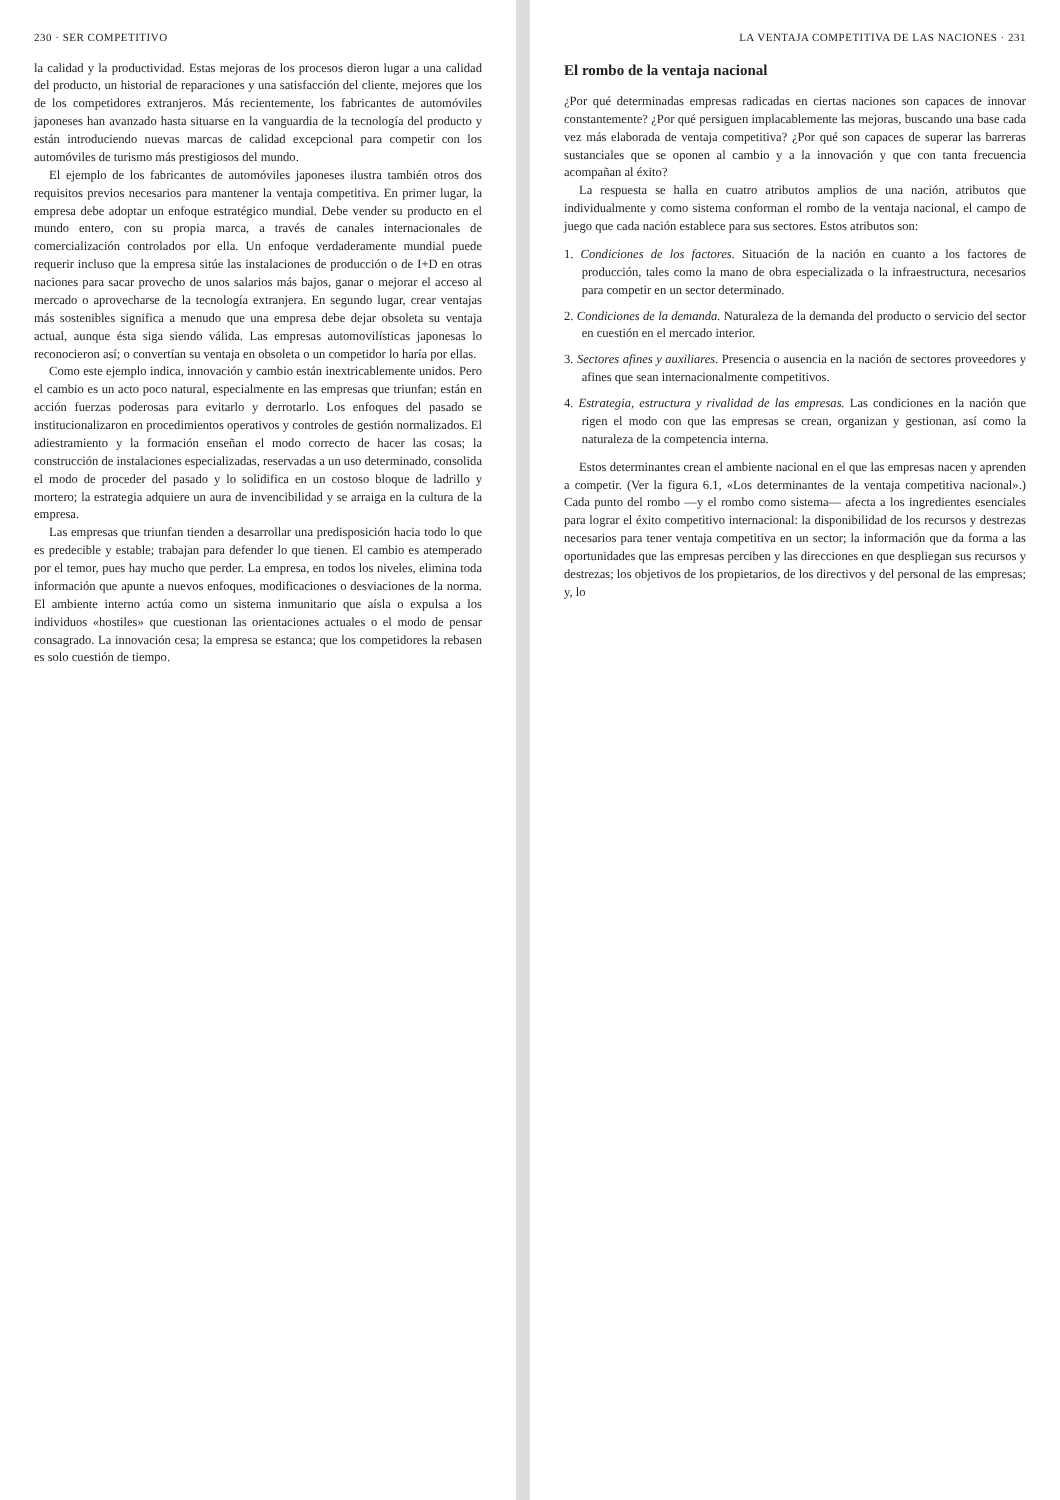230 · SER COMPETITIVO
la calidad y la productividad. Estas mejoras de los procesos dieron lugar a una calidad del producto, un historial de reparaciones y una satisfacción del cliente, mejores que los de los competidores extranjeros. Más recientemente, los fabricantes de automóviles japoneses han avanzado hasta situarse en la vanguardia de la tecnología del producto y están introduciendo nuevas marcas de calidad excepcional para competir con los automóviles de turismo más prestigiosos del mundo.
El ejemplo de los fabricantes de automóviles japoneses ilustra también otros dos requisitos previos necesarios para mantener la ventaja competitiva. En primer lugar, la empresa debe adoptar un enfoque estratégico mundial. Debe vender su producto en el mundo entero, con su propia marca, a través de canales internacionales de comercialización controlados por ella. Un enfoque verdaderamente mundial puede requerir incluso que la empresa sitúe las instalaciones de producción o de I+D en otras naciones para sacar provecho de unos salarios más bajos, ganar o mejorar el acceso al mercado o aprovecharse de la tecnología extranjera. En segundo lugar, crear ventajas más sostenibles significa a menudo que una empresa debe dejar obsoleta su ventaja actual, aunque ésta siga siendo válida. Las empresas automovilísticas japonesas lo reconocieron así; o convertían su ventaja en obsoleta o un competidor lo haría por ellas.
Como este ejemplo indica, innovación y cambio están inextricablemente unidos. Pero el cambio es un acto poco natural, especialmente en las empresas que triunfan; están en acción fuerzas poderosas para evitarlo y derrotarlo. Los enfoques del pasado se institucionalizaron en procedimientos operativos y controles de gestión normalizados. El adiestramiento y la formación enseñan el modo correcto de hacer las cosas; la construcción de instalaciones especializadas, reservadas a un uso determinado, consolida el modo de proceder del pasado y lo solidifica en un costoso bloque de ladrillo y mortero; la estrategia adquiere un aura de invencibilidad y se arraiga en la cultura de la empresa.
Las empresas que triunfan tienden a desarrollar una predisposición hacia todo lo que es predecible y estable; trabajan para defender lo que tienen. El cambio es atemperado por el temor, pues hay mucho que perder. La empresa, en todos los niveles, elimina toda información que apunte a nuevos enfoques, modificaciones o desviaciones de la norma. El ambiente interno actúa como un sistema inmunitario que aísla o expulsa a los individuos «hostiles» que cuestionan las orientaciones actuales o el modo de pensar consagrado. La innovación cesa; la empresa se estanca; que los competidores la rebasen es solo cuestión de tiempo.
LA VENTAJA COMPETITIVA DE LAS NACIONES · 231
El rombo de la ventaja nacional
¿Por qué determinadas empresas radicadas en ciertas naciones son capaces de innovar constantemente? ¿Por qué persiguen implacablemente las mejoras, buscando una base cada vez más elaborada de ventaja competitiva? ¿Por qué son capaces de superar las barreras sustanciales que se oponen al cambio y a la innovación y que con tanta frecuencia acompañan al éxito?
La respuesta se halla en cuatro atributos amplios de una nación, atributos que individualmente y como sistema conforman el rombo de la ventaja nacional, el campo de juego que cada nación establece para sus sectores. Estos atributos son:
1. Condiciones de los factores. Situación de la nación en cuanto a los factores de producción, tales como la mano de obra especializada o la infraestructura, necesarios para competir en un sector determinado.
2. Condiciones de la demanda. Naturaleza de la demanda del producto o servicio del sector en cuestión en el mercado interior.
3. Sectores afines y auxiliares. Presencia o ausencia en la nación de sectores proveedores y afines que sean internacionalmente competitivos.
4. Estrategia, estructura y rivalidad de las empresas. Las condiciones en la nación que rigen el modo con que las empresas se crean, organizan y gestionan, así como la naturaleza de la competencia interna.
Estos determinantes crean el ambiente nacional en el que las empresas nacen y aprenden a competir. (Ver la figura 6.1, «Los determinantes de la ventaja competitiva nacional».) Cada punto del rombo —y el rombo como sistema— afecta a los ingredientes esenciales para lograr el éxito competitivo internacional: la disponibilidad de los recursos y destrezas necesarios para tener ventaja competitiva en un sector; la información que da forma a las oportunidades que las empresas perciben y las direcciones en que despliegan sus recursos y destrezas; los objetivos de los propietarios, de los directivos y del personal de las empresas; y, lo